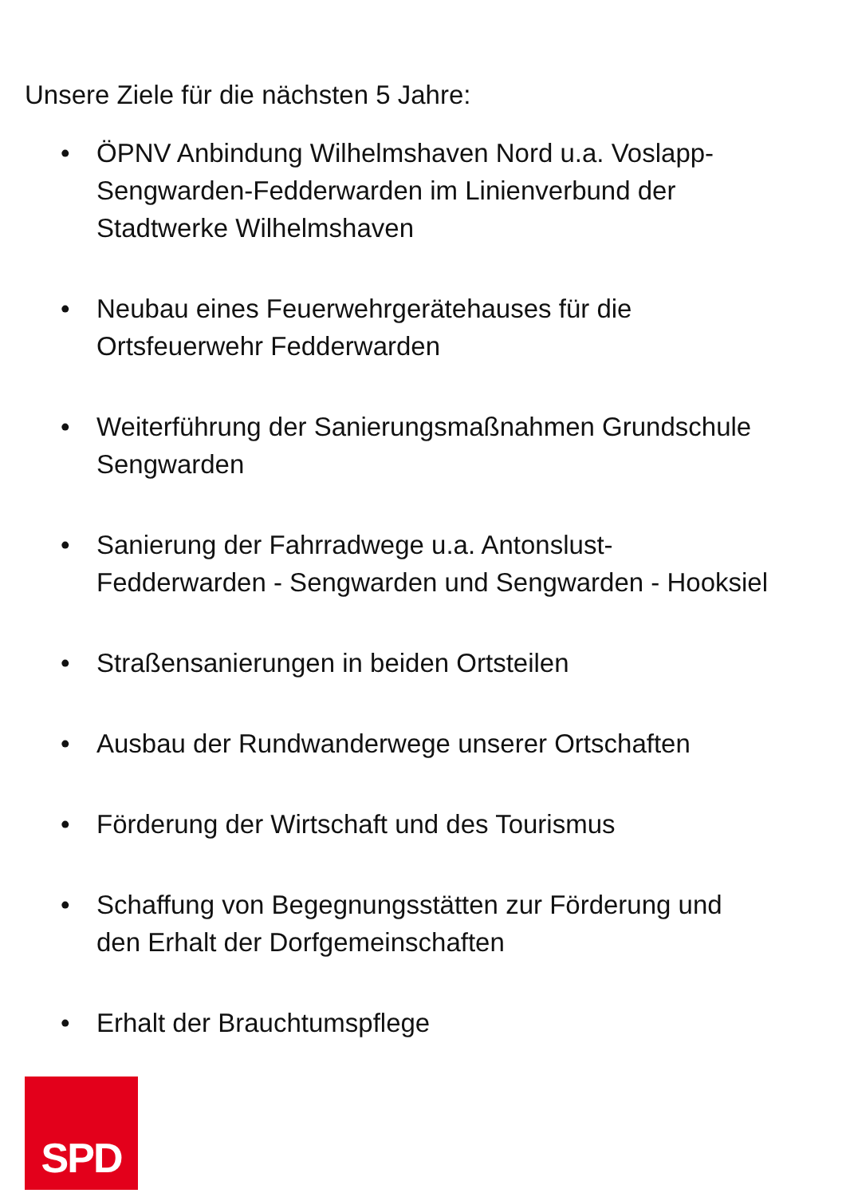Unsere Ziele für die nächsten 5 Jahre:
• ÖPNV Anbindung Wilhelmshaven Nord u.a. Voslapp-
Sengwarden-Fedderwarden im Linienverbund der
Stadtwerke Wilhelmshaven
• Neubau eines Feuerwehrgerätehauses für die
Ortsfeuerwehr Fedderwarden
• Weiterführung der Sanierungsmaßnahmen Grundschule
Sengwarden
• Sanierung der Fahrradwege u.a. Antonslust-
Fedderwarden - Sengwarden und Sengwarden - Hooksiel
• Straßensanierungen in beiden Ortsteilen
• Ausbau der Rundwanderwege unserer Ortschaften
• Förderung der Wirtschaft und des Tourismus
• Schaffung von Begegnungsstätten zur Förderung und
den Erhalt der Dorfgemeinschaften
• Erhalt der Brauchtumspflege
SPD